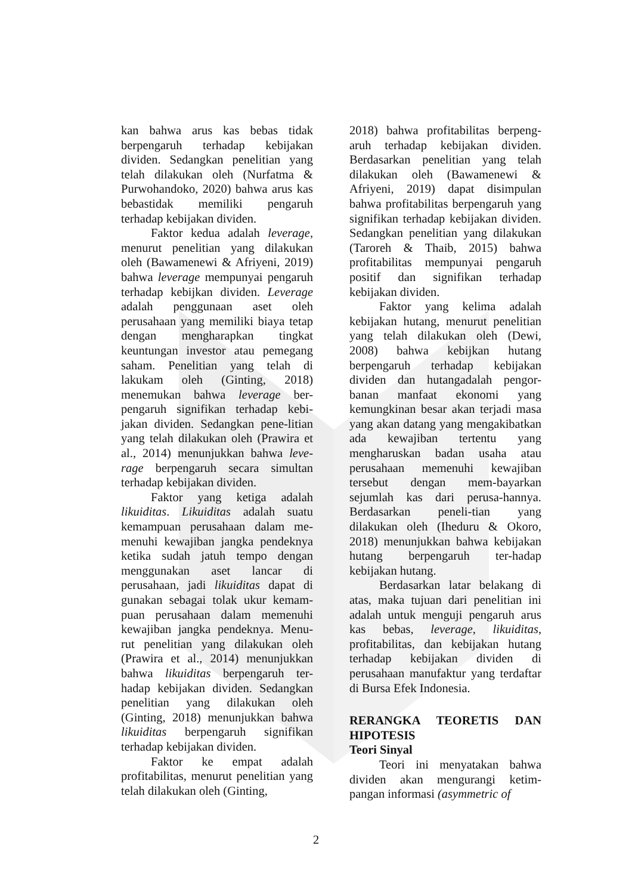kan bahwa arus kas bebas tidak berpengaruh terhadap kebijakan dividen. Sedangkan penelitian yang telah dilakukan oleh (Nurfatma & Purwohandoko, 2020) bahwa arus kas bebastidak memiliki pengaruh terhadap kebijakan dividen.
Faktor kedua adalah leverage, menurut penelitian yang dilakukan oleh (Bawamenewi & Afriyeni, 2019) bahwa leverage mempunyai pengaruh terhadap kebijkan dividen. Leverage adalah penggunaan aset oleh perusahaan yang memiliki biaya tetap dengan mengharapkan tingkat keuntungan investor atau pemegang saham. Penelitian yang telah di lakukam oleh (Ginting, 2018) menemukan bahwa leverage ber-pengaruh signifikan terhadap kebi-jakan dividen. Sedangkan pene-litian yang telah dilakukan oleh (Prawira et al., 2014) menunjukkan bahwa leve-rage berpengaruh secara simultan terhadap kebijakan dividen.
Faktor yang ketiga adalah likuiditas. Likuiditas adalah suatu kemampuan perusahaan dalam me-menuhi kewajiban jangka pendeknya ketika sudah jatuh tempo dengan menggunakan aset lancar di perusahaan, jadi likuiditas dapat di gunakan sebagai tolak ukur kemam-puan perusahaan dalam memenuhi kewajiban jangka pendeknya. Menu-rut penelitian yang dilakukan oleh (Prawira et al., 2014) menunjukkan bahwa likuiditas berpengaruh ter-hadap kebijakan dividen. Sedangkan penelitian yang dilakukan oleh (Ginting, 2018) menunjukkan bahwa likuiditas berpengaruh signifikan terhadap kebijakan dividen.
Faktor ke empat adalah profitabilitas, menurut penelitian yang telah dilakukan oleh (Ginting,
2018) bahwa profitabilitas berpeng-aruh terhadap kebijakan dividen. Berdasarkan penelitian yang telah dilakukan oleh (Bawamenewi & Afriyeni, 2019) dapat disimpulan bahwa profitabilitas berpengaruh yang signifikan terhadap kebijakan dividen. Sedangkan penelitian yang dilakukan (Taroreh & Thaib, 2015) bahwa profitabilitas mempunyai pengaruh positif dan signifikan terhadap kebijakan dividen.
Faktor yang kelima adalah kebijakan hutang, menurut penelitian yang telah dilakukan oleh (Dewi, 2008) bahwa kebijkan hutang berpengaruh terhadap kebijakan dividen dan hutangadalah pengor-banan manfaat ekonomi yang kemungkinan besar akan terjadi masa yang akan datang yang mengakibatkan ada kewajiban tertentu yang mengharuskan badan usaha atau perusahaan memenuhi kewajiban tersebut dengan mem-bayarkan sejumlah kas dari perusa-hannya. Berdasarkan peneli-tian yang dilakukan oleh (Iheduru & Okoro, 2018) menunjukkan bahwa kebijakan hutang berpengaruh ter-hadap kebijakan hutang.
Berdasarkan latar belakang di atas, maka tujuan dari penelitian ini adalah untuk menguji pengaruh arus kas bebas, leverage, likuiditas, profitabilitas, dan kebijakan hutang terhadap kebijakan dividen di perusahaan manufaktur yang terdaftar di Bursa Efek Indonesia.
RERANGKA TEORETIS DAN HIPOTESIS
Teori Sinyal
Teori ini menyatakan bahwa dividen akan mengurangi ketim-pangan informasi (asymmetric of
2